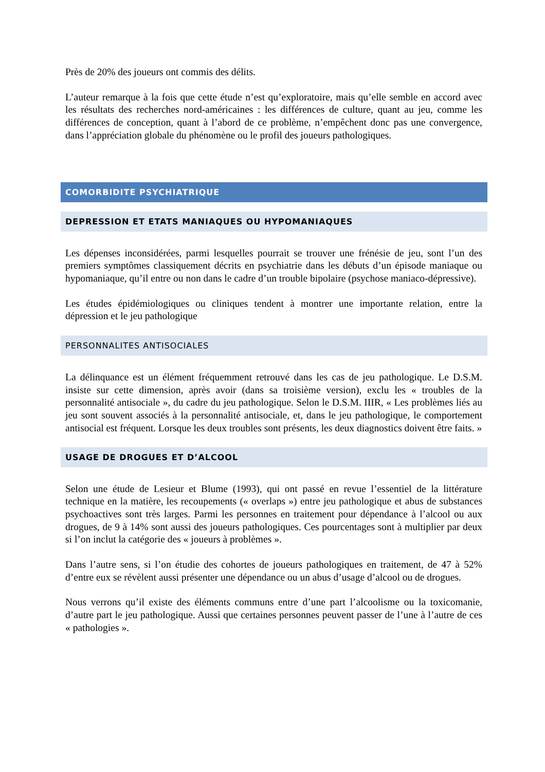Près de 20% des joueurs ont commis des délits.
L’auteur remarque à la fois que cette étude n’est qu’exploratoire, mais qu’elle semble en accord avec les résultats des recherches nord-américaines : les différences de culture, quant au jeu, comme les différences de conception, quant à l’abord de ce problème, n’empêchent donc pas une convergence, dans l’appréciation globale du phénomène ou le profil des joueurs pathologiques.
COMORBIDITE PSYCHIATRIQUE
DEPRESSION ET ETATS MANIAQUES OU HYPOMANIAQUES
Les dépenses inconsidérées, parmi lesquelles pourrait se trouver une frénésie de jeu, sont l’un des premiers symptômes classiquement décrits en psychiatrie dans les débuts d’un épisode maniaque ou hypomaniaque, qu’il entre ou non dans le cadre d’un trouble bipolaire (psychose maniaco-dépressive).
Les études épidémiologiques ou cliniques tendent à montrer une importante relation, entre la dépression et le jeu pathologique
PERSONNALITES ANTISOCIALES
La délinquance est un élément fréquemment retrouvé dans les cas de jeu pathologique. Le D.S.M. insiste sur cette dimension, après avoir (dans sa troisième version), exclu les « troubles de la personnalité antisociale », du cadre du jeu pathologique. Selon le D.S.M. IIIR, « Les problèmes liés au jeu sont souvent associés à la personnalité antisociale, et, dans le jeu pathologique, le comportement antisocial est fréquent. Lorsque les deux troubles sont présents, les deux diagnostics doivent être faits. »
USAGE DE DROGUES ET D’ALCOOL
Selon une étude de Lesieur et Blume (1993), qui ont passé en revue l’essentiel de la littérature technique en la matière, les recoupements (« overlaps ») entre jeu pathologique et abus de substances psychoactives sont très larges. Parmi les personnes en traitement pour dépendance à l’alcool ou aux drogues, de 9 à 14% sont aussi des joueurs pathologiques. Ces pourcentages sont à multiplier par deux si l’on inclut la catégorie des « joueurs à problèmes ».
Dans l’autre sens, si l’on étudie des cohortes de joueurs pathologiques en traitement, de 47 à 52% d’entre eux se révèlent aussi présenter une dépendance ou un abus d’usage d’alcool ou de drogues.
Nous verrons qu’il existe des éléments communs entre d’une part l’alcoolisme ou la toxicomanie, d’autre part le jeu pathologique. Aussi que certaines personnes peuvent passer de l’une à l’autre de ces « pathologies ».